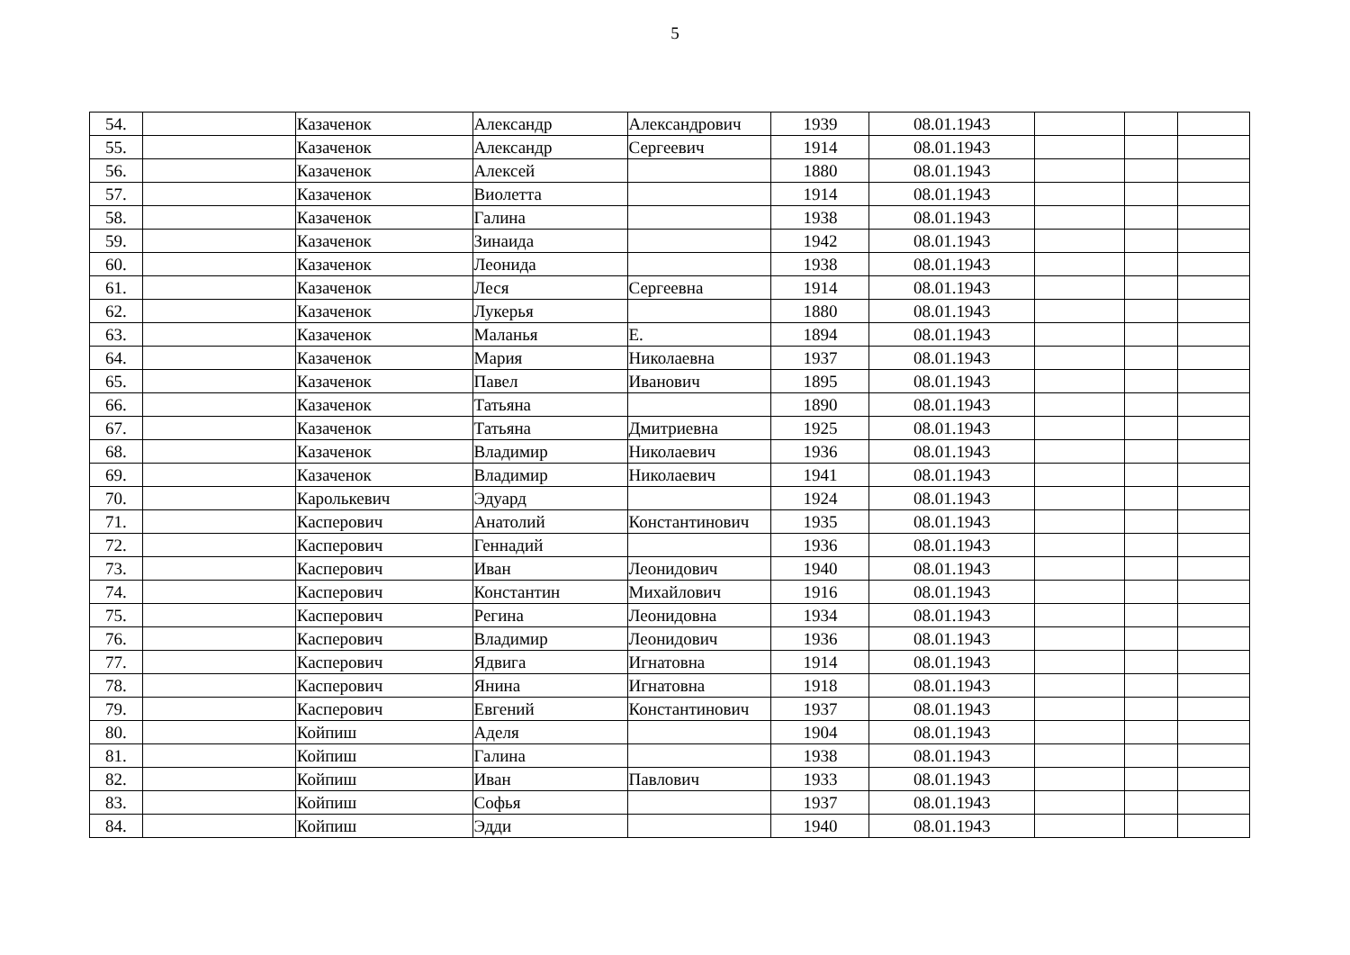5
| 54. | | Казаченок | Александр | Александрович | 1939 | 08.01.1943 | | | |
| 55. | | Казаченок | Александр | Сергеевич | 1914 | 08.01.1943 | | | |
| 56. | | Казаченок | Алексей | | 1880 | 08.01.1943 | | | |
| 57. | | Казаченок | Виолетта | | 1914 | 08.01.1943 | | | |
| 58. | | Казаченок | Галина | | 1938 | 08.01.1943 | | | |
| 59. | | Казаченок | Зинаида | | 1942 | 08.01.1943 | | | |
| 60. | | Казаченок | Леонида | | 1938 | 08.01.1943 | | | |
| 61. | | Казаченок | Леся | Сергеевна | 1914 | 08.01.1943 | | | |
| 62. | | Казаченок | Лукерья | | 1880 | 08.01.1943 | | | |
| 63. | | Казаченок | Маланья | Е. | 1894 | 08.01.1943 | | | |
| 64. | | Казаченок | Мария | Николаевна | 1937 | 08.01.1943 | | | |
| 65. | | Казаченок | Павел | Иванович | 1895 | 08.01.1943 | | | |
| 66. | | Казаченок | Татьяна | | 1890 | 08.01.1943 | | | |
| 67. | | Казаченок | Татьяна | Дмитриевна | 1925 | 08.01.1943 | | | |
| 68. | | Казаченок | Владимир | Николаевич | 1936 | 08.01.1943 | | | |
| 69. | | Казаченок | Владимир | Николаевич | 1941 | 08.01.1943 | | | |
| 70. | | Каролькевич | Эдуард | | 1924 | 08.01.1943 | | | |
| 71. | | Касперович | Анатолий | Константинович | 1935 | 08.01.1943 | | | |
| 72. | | Касперович | Геннадий | | 1936 | 08.01.1943 | | | |
| 73. | | Касперович | Иван | Леонидович | 1940 | 08.01.1943 | | | |
| 74. | | Касперович | Константин | Михайлович | 1916 | 08.01.1943 | | | |
| 75. | | Касперович | Регина | Леонидовна | 1934 | 08.01.1943 | | | |
| 76. | | Касперович | Владимир | Леонидович | 1936 | 08.01.1943 | | | |
| 77. | | Касперович | Ядвига | Игнатовна | 1914 | 08.01.1943 | | | |
| 78. | | Касперович | Янина | Игнатовна | 1918 | 08.01.1943 | | | |
| 79. | | Касперович | Евгений | Константинович | 1937 | 08.01.1943 | | | |
| 80. | | Койпиш | Аделя | | 1904 | 08.01.1943 | | | |
| 81. | | Койпиш | Галина | | 1938 | 08.01.1943 | | | |
| 82. | | Койпиш | Иван | Павлович | 1933 | 08.01.1943 | | | |
| 83. | | Койпиш | Софья | | 1937 | 08.01.1943 | | | |
| 84. | | Койпиш | Эдди | | 1940 | 08.01.1943 | | | |